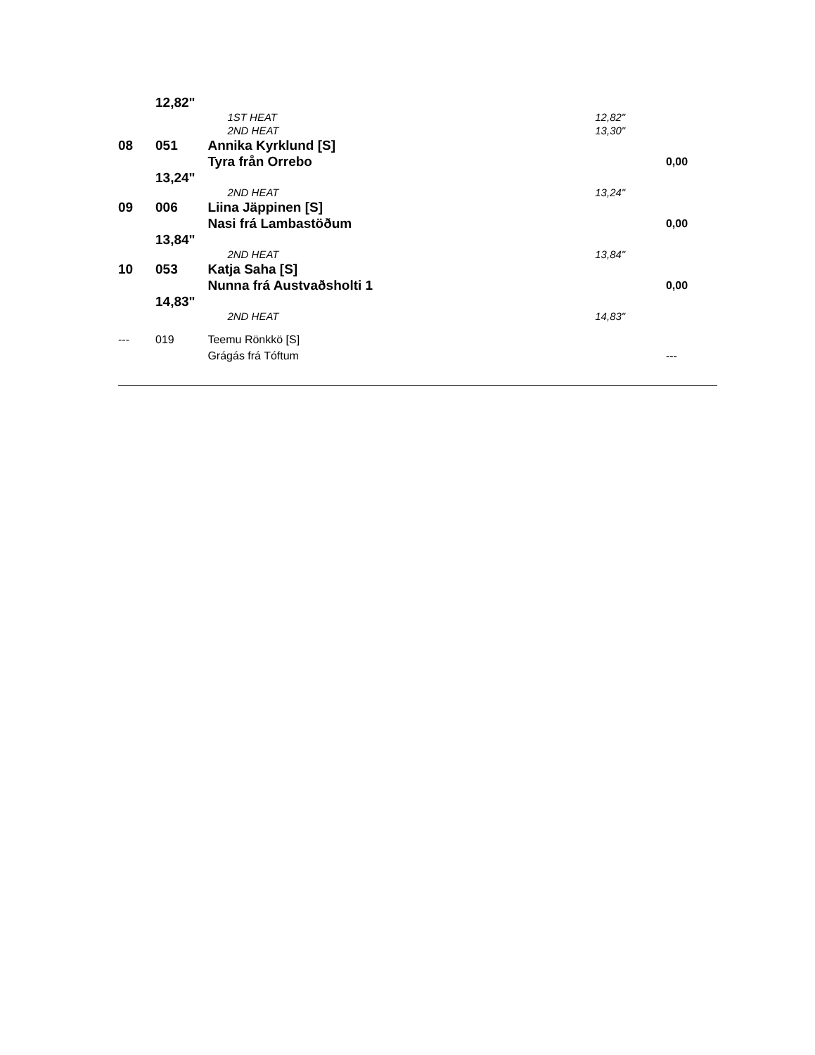| | 12,82" | | | |
| | | 1ST HEAT | 12,82" | |
| | | 2ND HEAT | 13,30" | |
| 08 | 051 | Annika Kyrklund [S] | | |
| | | Tyra från Orrebo | | 0,00 |
| | 13,24" | | | |
| | | 2ND HEAT | 13,24" | |
| 09 | 006 | Liina Jäppinen [S] | | |
| | | Nasi frá Lambastöðum | | 0,00 |
| | 13,84" | | | |
| | | 2ND HEAT | 13,84" | |
| 10 | 053 | Katja Saha [S] | | |
| | | Nunna frá Austvaðsholti 1 | | 0,00 |
| | 14,83" | | | |
| | | 2ND HEAT | 14,83" | |
| --- | 019 | Teemu Rönkkö [S] | | |
| | | Grágás frá Tóftum | | --- |